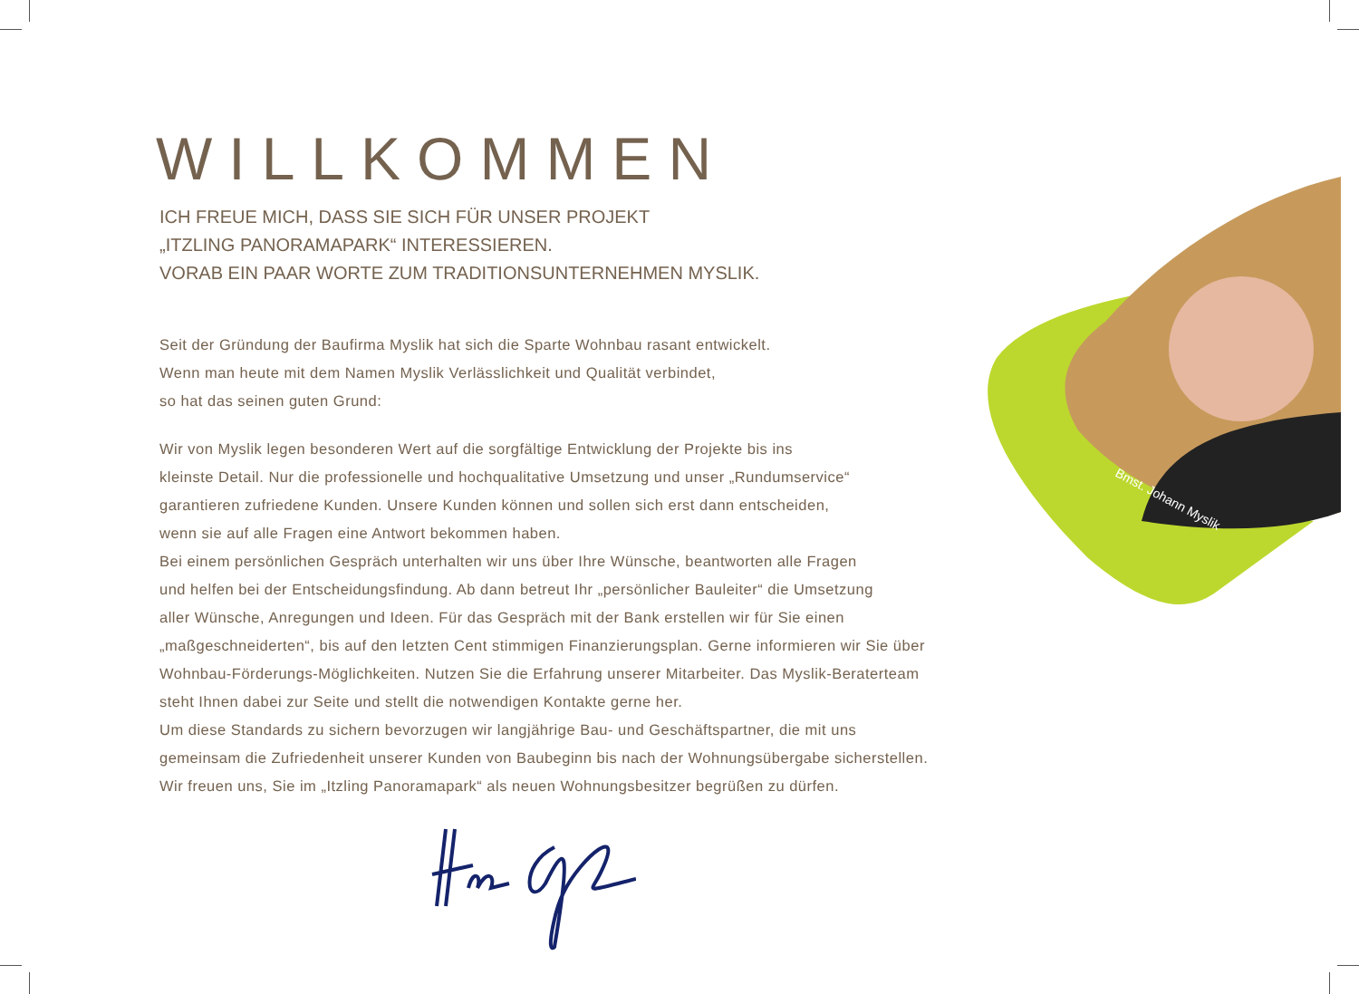Bmst. Johann Myslik
WILLKOMMEN
ICH FREUE MICH, DASS SIE SICH FÜR UNSER PROJEKT
„ITZLING PANORAMAPARK“ INTERESSIEREN.
VORAB EIN PAAR WORTE ZUM TRADITIONSUNTERNEHMEN MYSLIK.
Seit der Gründung der Baufirma Myslik hat sich die Sparte Wohnbau rasant entwickelt.
Wenn man heute mit dem Namen Myslik Verlässlichkeit und Qualität verbindet,
so hat das seinen guten Grund:
Wir von Myslik legen besonderen Wert auf die sorgfältige Entwicklung der Projekte bis ins
kleinste Detail. Nur die professionelle und hochqualitative Umsetzung und unser „Rundumservice“
garantieren zufriedene Kunden. Unsere Kunden können und sollen sich erst dann entscheiden,
wenn sie auf alle Fragen eine Antwort bekommen haben.
Bei einem persönlichen Gespräch unterhalten wir uns über Ihre Wünsche, beantworten alle Fragen
und helfen bei der Entscheidungsfindung. Ab dann betreut Ihr „persönlicher Bauleiter“ die Umsetzung
aller Wünsche, Anregungen und Ideen. Für das Gespräch mit der Bank erstellen wir für Sie einen
„maßgeschneiderten“, bis auf den letzten Cent stimmigen Finanzierungsplan. Gerne informieren wir Sie über
Wohnbau-Förderungs-Möglichkeiten. Nutzen Sie die Erfahrung unserer Mitarbeiter. Das Myslik-Beraterteam
steht Ihnen dabei zur Seite und stellt die notwendigen Kontakte gerne her.
Um diese Standards zu sichern bevorzugen wir langjährige Bau- und Geschäftspartner, die mit uns
gemeinsam die Zufriedenheit unserer Kunden von Baubeginn bis nach der Wohnungsübergabe sicherstellen.
Wir freuen uns, Sie im „Itzling Panoramapark“ als neuen Wohnungsbesitzer begrüßen zu dürfen.